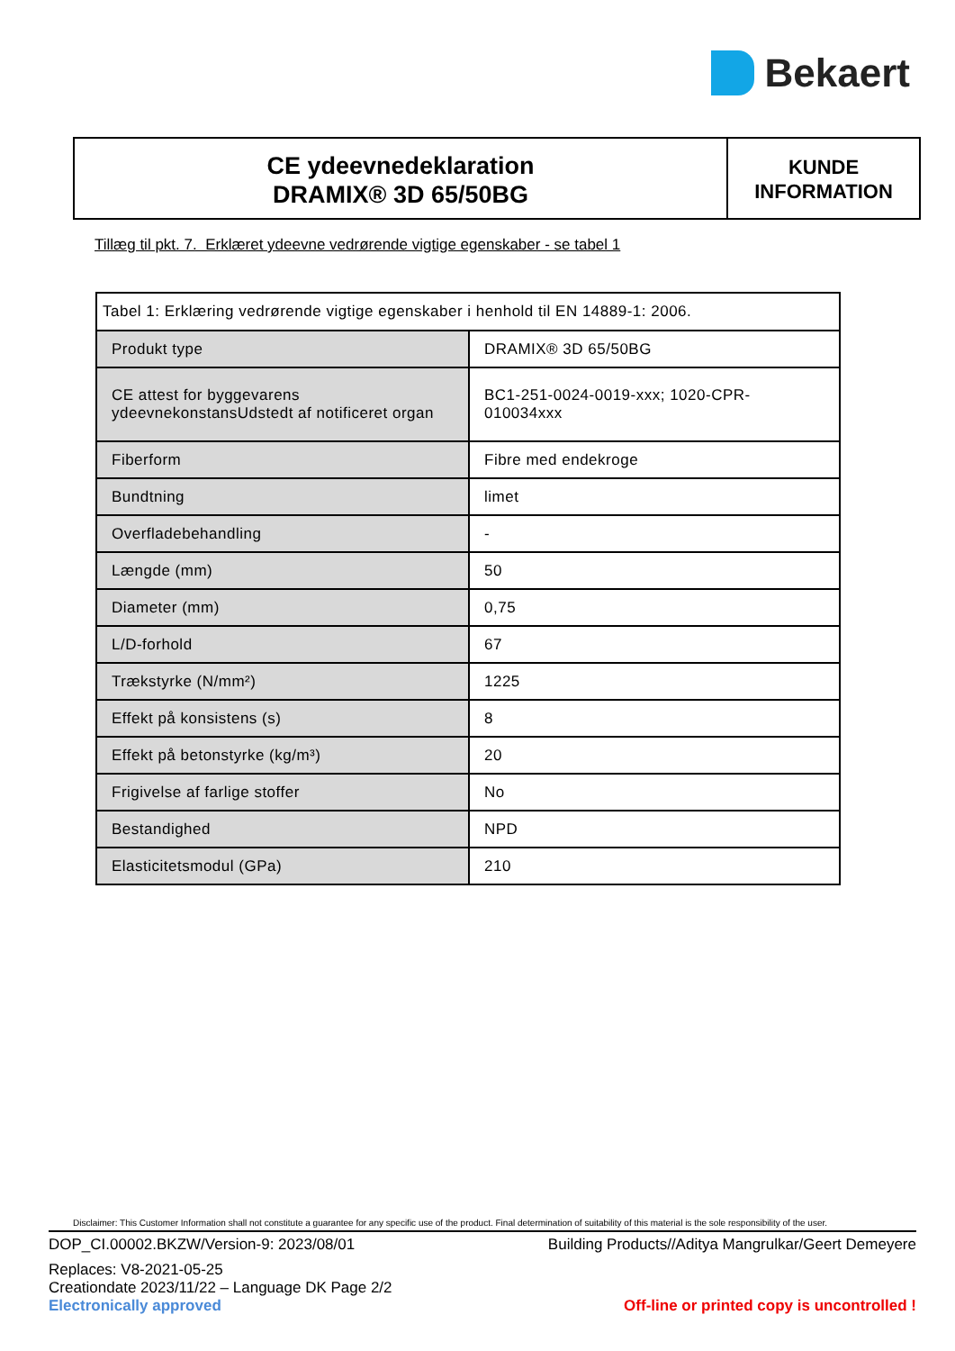Bekaert
CE ydeevnedeklaration
DRAMIX® 3D 65/50BG
KUNDE
INFORMATION
Tillæg til pkt. 7. Erklæret ydeevne vedrørende vigtige egenskaber - se tabel 1
| Tabel 1: Erklæring vedrørende vigtige egenskaber i henhold til EN 14889-1: 2006. | |
| Produkt type | DRAMIX® 3D 65/50BG |
| CE attest for byggevarens ydeevnekonstansUdstedt af notificeret organ | BC1-251-0024-0019-xxx; 1020-CPR-010034xxx |
| Fiberform | Fibre med endekroge |
| Bundtning | limet |
| Overfladebehandling | - |
| Længde (mm) | 50 |
| Diameter (mm) | 0,75 |
| L/D-forhold | 67 |
| Trækstyrke (N/mm²) | 1225 |
| Effekt på konsistens (s) | 8 |
| Effekt på betonstyrke (kg/m³) | 20 |
| Frigivelse af farlige stoffer | No |
| Bestandighed | NPD |
| Elasticitetsmodul (GPa) | 210 |
Disclaimer: This Customer Information shall not constitute a guarantee for any specific use of the product. Final determination of suitability of this material is the sole responsibility of the user.
DOP_CI.00002.BKZW/Version-9: 2023/08/01 Building Products//Aditya Mangrulkar/Geert Demeyere
Replaces: V8-2021-05-25
Creationdate 2023/11/22 – Language DK Page 2/2
Electronically approved Off-line or printed copy is uncontrolled !